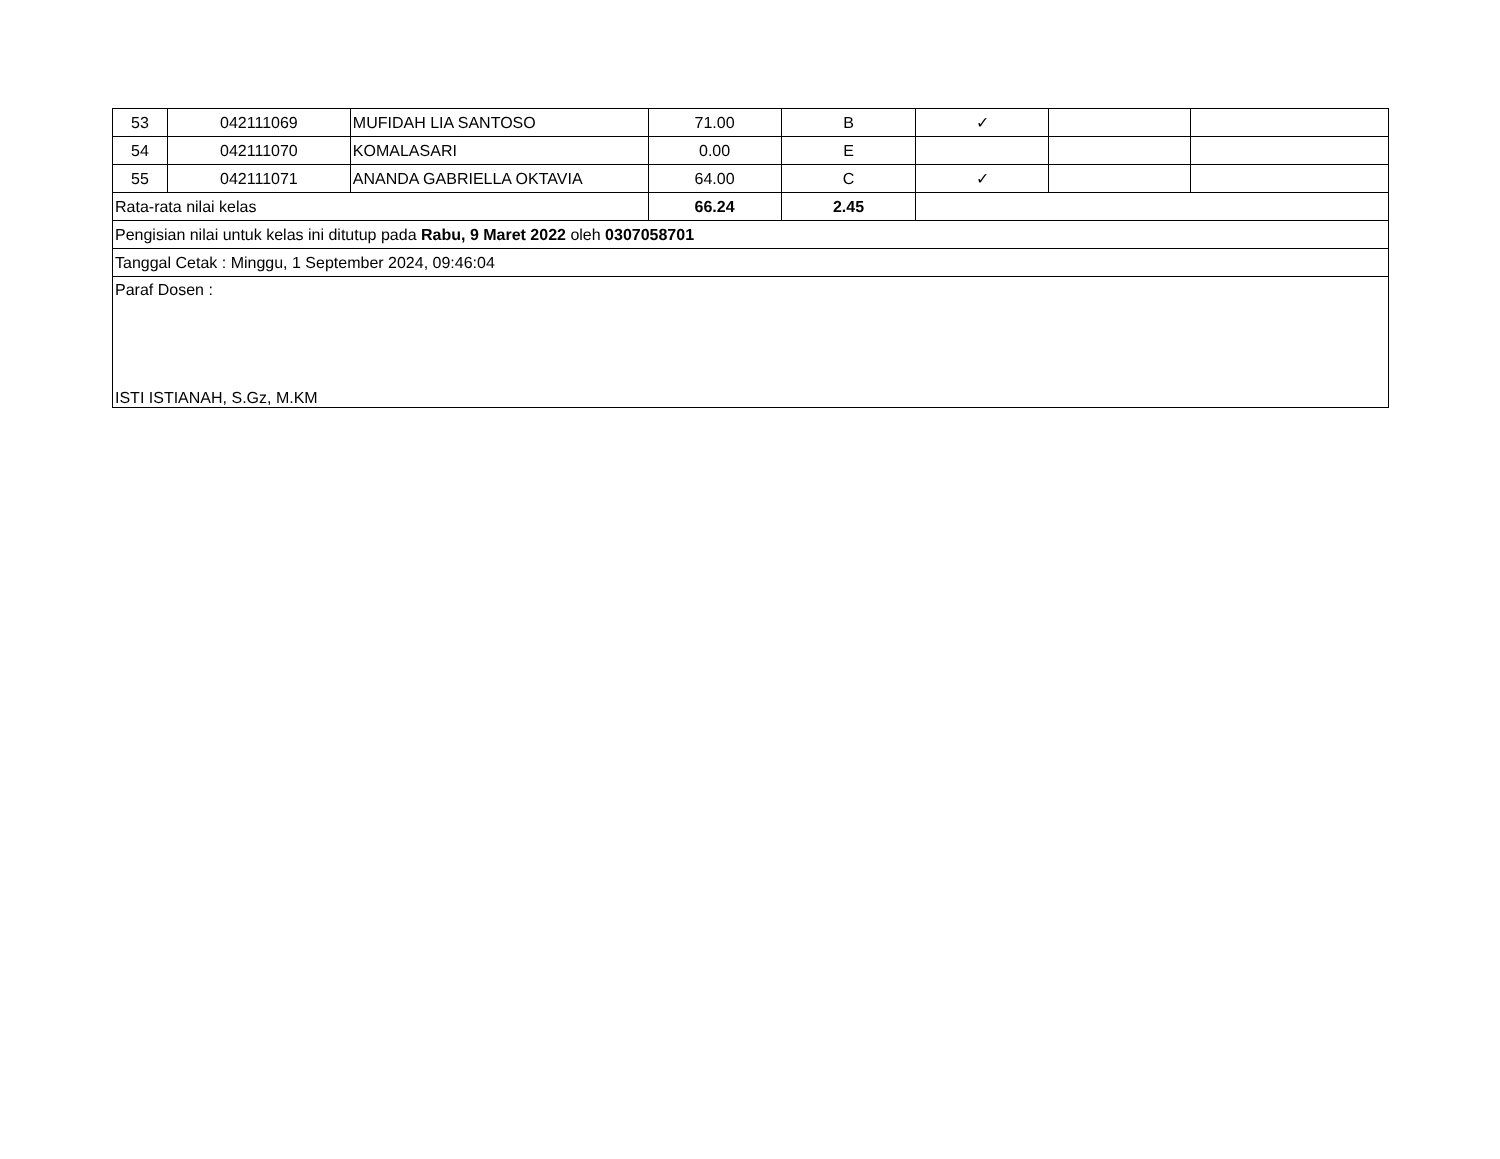| 53 | 042111069 | MUFIDAH LIA SANTOSO | 71.00 | B | ✓ | | |
| 54 | 042111070 | KOMALASARI | 0.00 | E | | | |
| 55 | 042111071 | ANANDA GABRIELLA OKTAVIA | 64.00 | C | ✓ | | |
| Rata-rata nilai kelas | | | 66.24 | 2.45 | | | |
| Pengisian nilai untuk kelas ini ditutup pada Rabu, 9 Maret 2022 oleh 0307058701 | | | | | | | |
| Tanggal Cetak : Minggu, 1 September 2024, 09:46:04 | | | | | | | |
| Paraf Dosen : ISTI ISTIANAH, S.Gz, M.KM | | | | | | | |